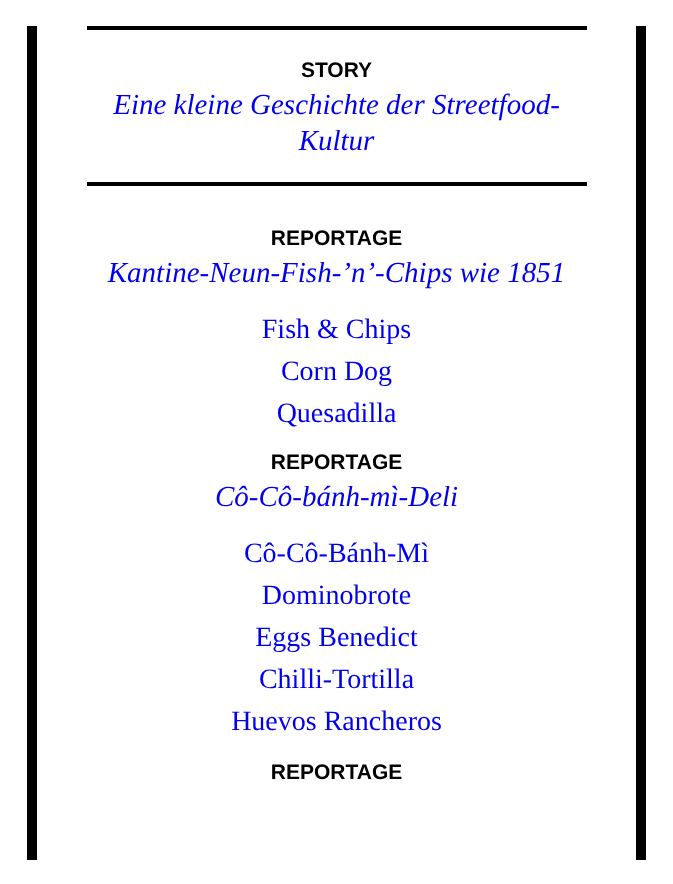STORY
Eine kleine Geschichte der Streetfood-Kultur
REPORTAGE
Kantine-Neun-Fish-’n’-Chips wie 1851
Fish & Chips
Corn Dog
Quesadilla
REPORTAGE
Cô-Cô-bánh-mì-Deli
Cô-Cô-Bánh-Mì
Dominobrote
Eggs Benedict
Chilli-Tortilla
Huevos Rancheros
REPORTAGE